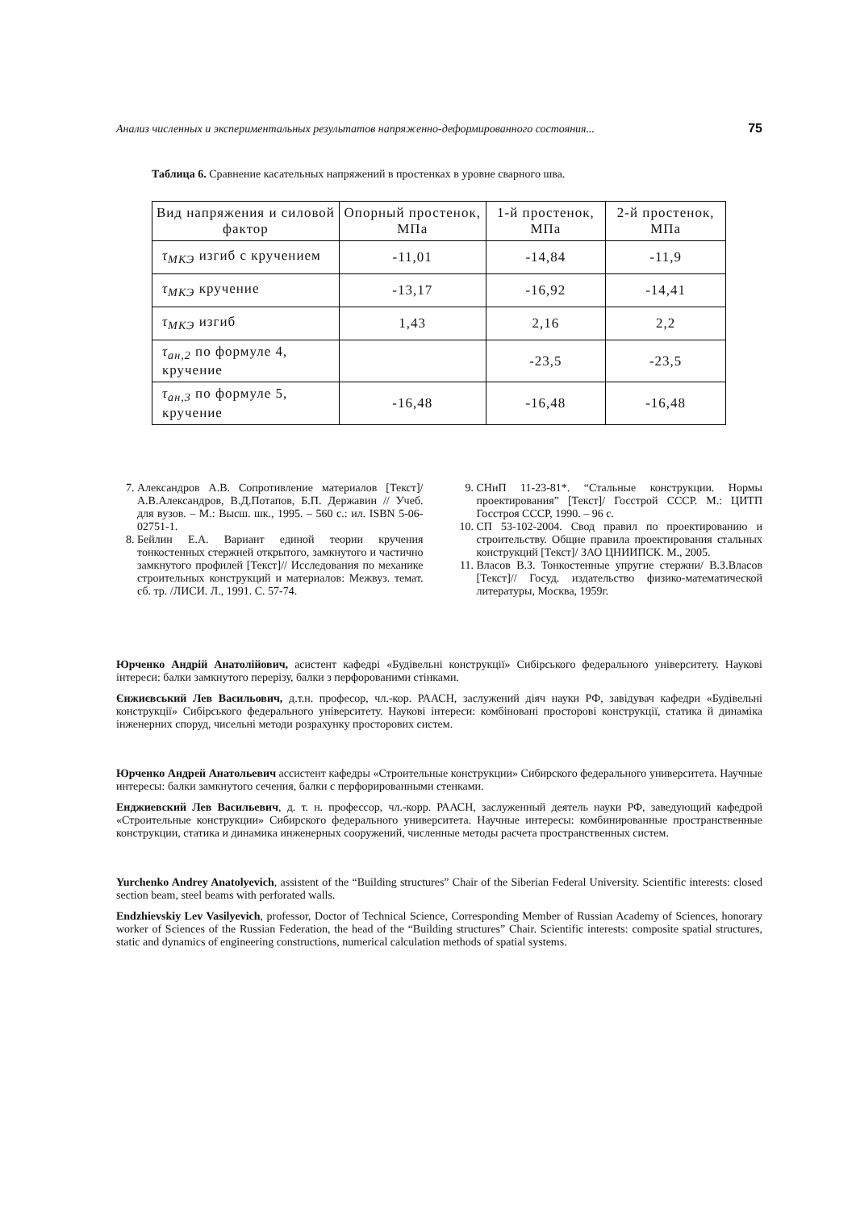Анализ численных и экспериментальных результатов напряженно-деформированного состояния... 75
Таблица 6. Сравнение касательных напряжений в простенках в уровне сварного шва.
| Вид напряжения и силовой фактор | Опорный простенок, МПа | 1-й простенок, МПа | 2-й простенок, МПа |
| --- | --- | --- | --- |
| τ<sub>МКЭ</sub> изгиб с кручением | -11,01 | -14,84 | -11,9 |
| τ<sub>МКЭ</sub> кручение | -13,17 | -16,92 | -14,41 |
| τ<sub>МКЭ</sub> изгиб | 1,43 | 2,16 | 2,2 |
| τ<sub>ан,2</sub> по формуле 4, кручение | | -23,5 | -23,5 |
| τ<sub>ан,3</sub> по формуле 5, кручение | -16,48 | -16,48 | -16,48 |
7. Александров А.В. Сопротивление материалов [Текст]/А.В.Александров, В.Д.Потапов, Б.П. Державин // Учеб. для вузов. – М.: Высш. шк., 1995. – 560 с.: ил. ISBN 5-06-02751-1.
8. Бейлин Е.А. Вариант единой теории кручения тонкостенных стержней открытого, замкнутого и частично замкнутого профилей [Текст]// Исследования по механике строительных конструкций и материалов: Межвуз. темат. сб. тр. /ЛИСИ. Л., 1991. С. 57-74.
9. СНиП 11-23-81*. “Стальные конструкции. Нормы проектирования” [Текст]/ Госстрой СССР. М.: ЦИТП Госстроя СССР, 1990. – 96 с.
10. СП 53-102-2004. Свод правил по проектированию и строительству. Общие правила проектирования стальных конструкций [Текст]/ ЗАО ЦНИИПСК. М., 2005.
11. Власов В.З. Тонкостенные упругие стержни/ В.З.Власов [Текст]// Госуд. издательство физико-математической литературы, Москва, 1959г.
Юрченко Андрій Анатолійович, асистент кафедрі «Будівельні конструкції» Сибірського федерального університету. Наукові інтереси: балки замкнутого перерізу, балки з перфорованими стінками.
Єнжиєвський Лев Васильович, д.т.н. професор, чл.-кор. РААСН, заслужений діяч науки РФ, завідувач кафедри «Будівельні конструкції» Сибірського федерального університету. Наукові інтереси: комбіновані просторові конструкції, статика й динаміка інженерних споруд, чисельні методи розрахунку просторових систем.
Юрченко Андрей Анатольевич ассистент кафедры «Строительные конструкции» Сибирского федерального университета. Научные интересы: балки замкнутого сечения, балки с перфорированными стенками.
Енджиевский Лев Васильевич, д. т. н. профессор, чл.-корр. РААСН, заслуженный деятель науки РФ, заведующий кафедрой «Строительные конструкции» Сибирского федерального университета. Научные интересы: комбинированные пространственные конструкции, статика и динамика инженерных сооружений, численные методы расчета пространственных систем.
Yurchenko Andrey Anatolyevich, assistent of the “Building structures” Chair of the Siberian Federal University. Scientific interests: closed section beam, steel beams with perforated walls.
Endzhievskiy Lev Vasilyevich, professor, Doctor of Technical Science, Corresponding Member of Russian Academy of Sciences, honorary worker of Sciences of the Russian Federation, the head of the “Building structures” Chair. Scientific interests: composite spatial structures, static and dynamics of engineering constructions, numerical calculation methods of spatial systems.